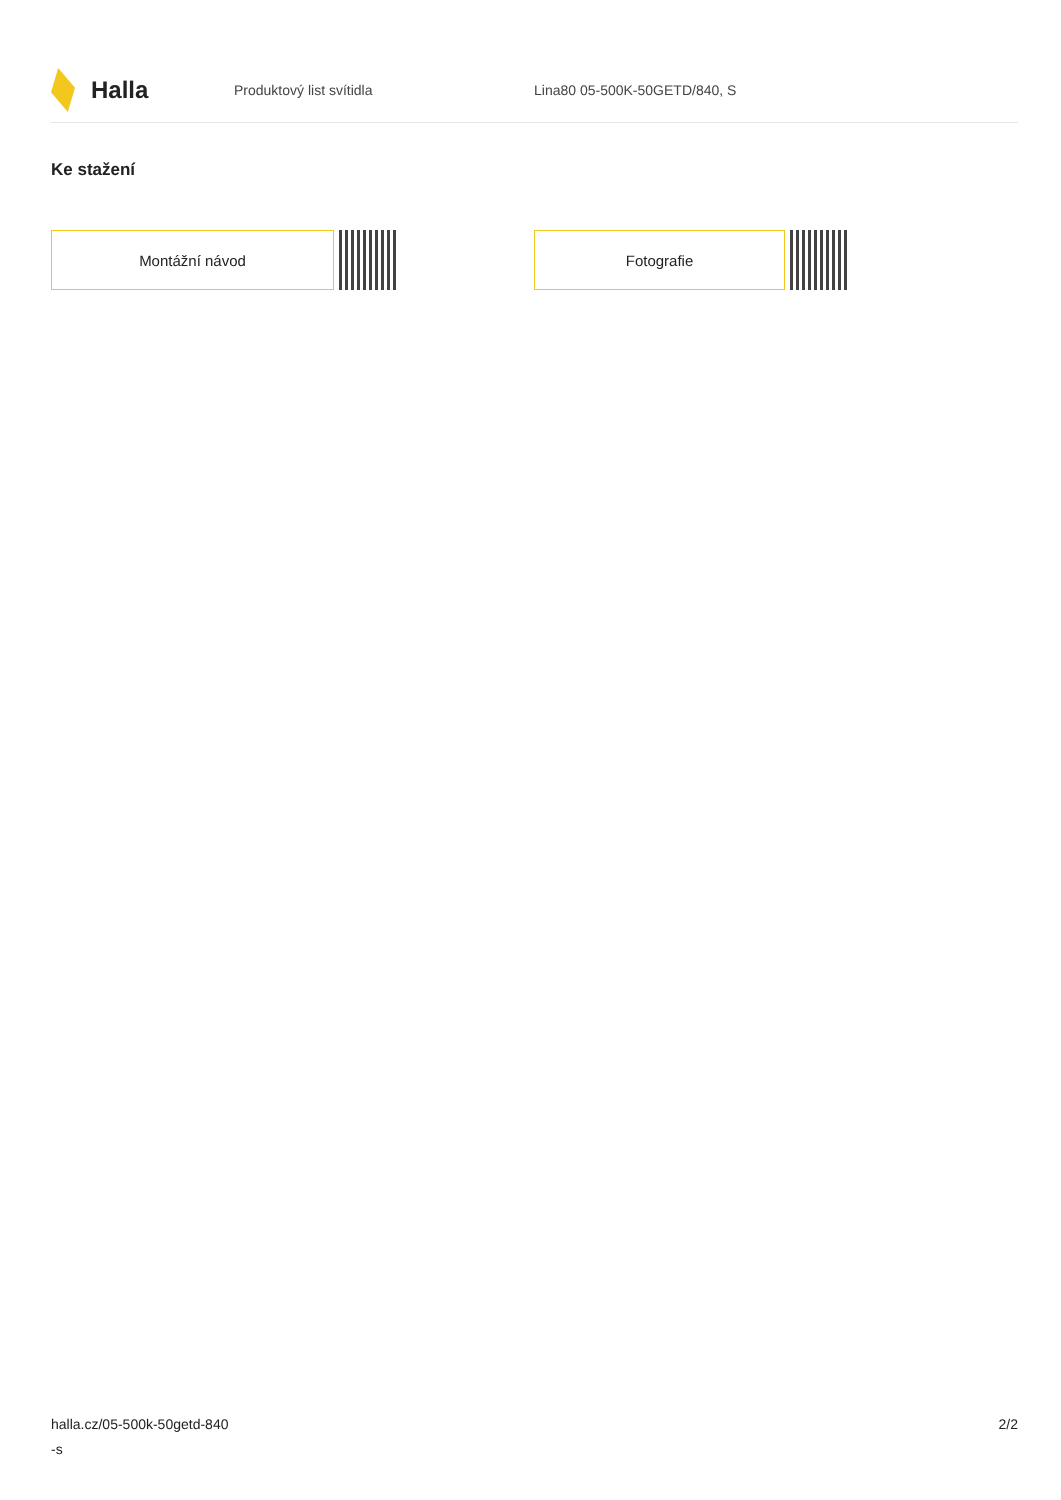Halla
Produktový list svítidla Lina80 05-500K-50GETD/840, S
Ke stažení
Montážní návod Fotografie
halla.cz/05-500k-50getd-840
-s
2/2